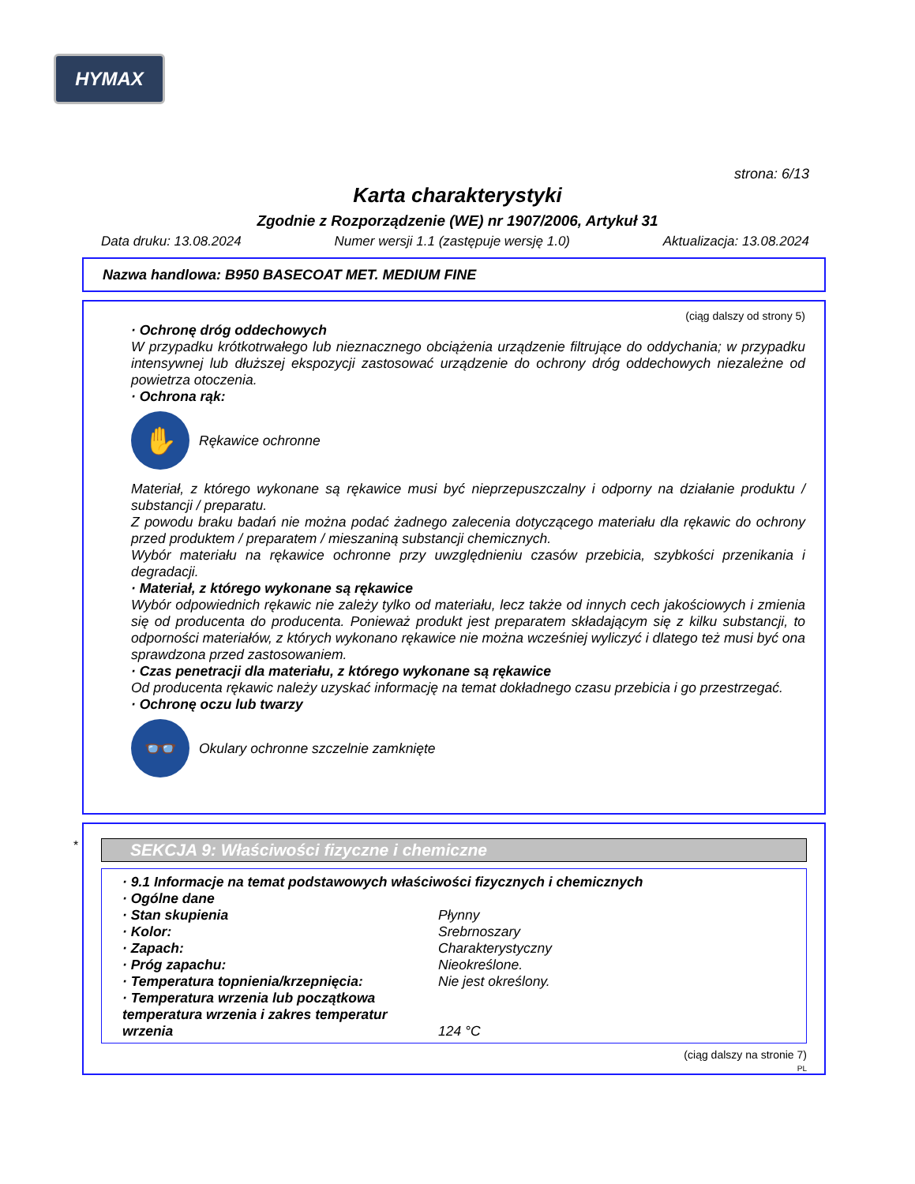HYMAX
strona: 6/13
Karta charakterystyki
Zgodnie z Rozporządzenie (WE) nr 1907/2006, Artykuł 31
Data druku: 13.08.2024 Numer wersji 1.1 (zastępuje wersję 1.0) Aktualizacja: 13.08.2024
Nazwa handlowa: B950 BASECOAT MET. MEDIUM FINE
(ciąg dalszy od strony 5)
· Ochronę dróg oddechowych
W przypadku krótkotrwałego lub nieznacznego obciążenia urządzenie filtrujące do oddychania; w przypadku intensywnej lub dłuższej ekspozycji zastosować urządzenie do ochrony dróg oddechowych niezależne od powietrza otoczenia.
· Ochrona rąk:
✋
Rękawice ochronne
Materiał, z którego wykonane są rękawice musi być nieprzepuszczalny i odporny na działanie produktu / substancji / preparatu.
Z powodu braku badań nie można podać żadnego zalecenia dotyczącego materiału dla rękawic do ochrony przed produktem / preparatem / mieszaniną substancji chemicznych.
Wybór materiału na rękawice ochronne przy uwzględnieniu czasów przebicia, szybkości przenikania i degradacji.
· Materiał, z którego wykonane są rękawice
Wybór odpowiednich rękawic nie zależy tylko od materiału, lecz także od innych cech jakościowych i zmienia się od producenta do producenta. Ponieważ produkt jest preparatem składającym się z kilku substancji, to odporności materiałów, z których wykonano rękawice nie można wcześniej wyliczyć i dlatego też musi być ona sprawdzona przed zastosowaniem.
· Czas penetracji dla materiału, z którego wykonane są rękawice
Od producenta rękawic należy uzyskać informację na temat dokładnego czasu przebicia i go przestrzegać.
· Ochronę oczu lub twarzy
👓
Okulary ochronne szczelnie zamknięte
*
SEKCJA 9: Właściwości fizyczne i chemiczne
· 9.1 Informacje na temat podstawowych właściwości fizycznych i chemicznych
· Ogólne dane
| · Stan skupienia | Płynny |
| · Kolor: | Srebrnoszary |
| · Zapach: | Charakterystyczny |
| · Próg zapachu: | Nieokreślone. |
| · Temperatura topnienia/krzepnięcia: | Nie jest określony. |
| · Temperatura wrzenia lub początkowa temperatura wrzenia i zakres temperatur wrzenia | 124 °C |
(ciąg dalszy na stronie 7)
PL